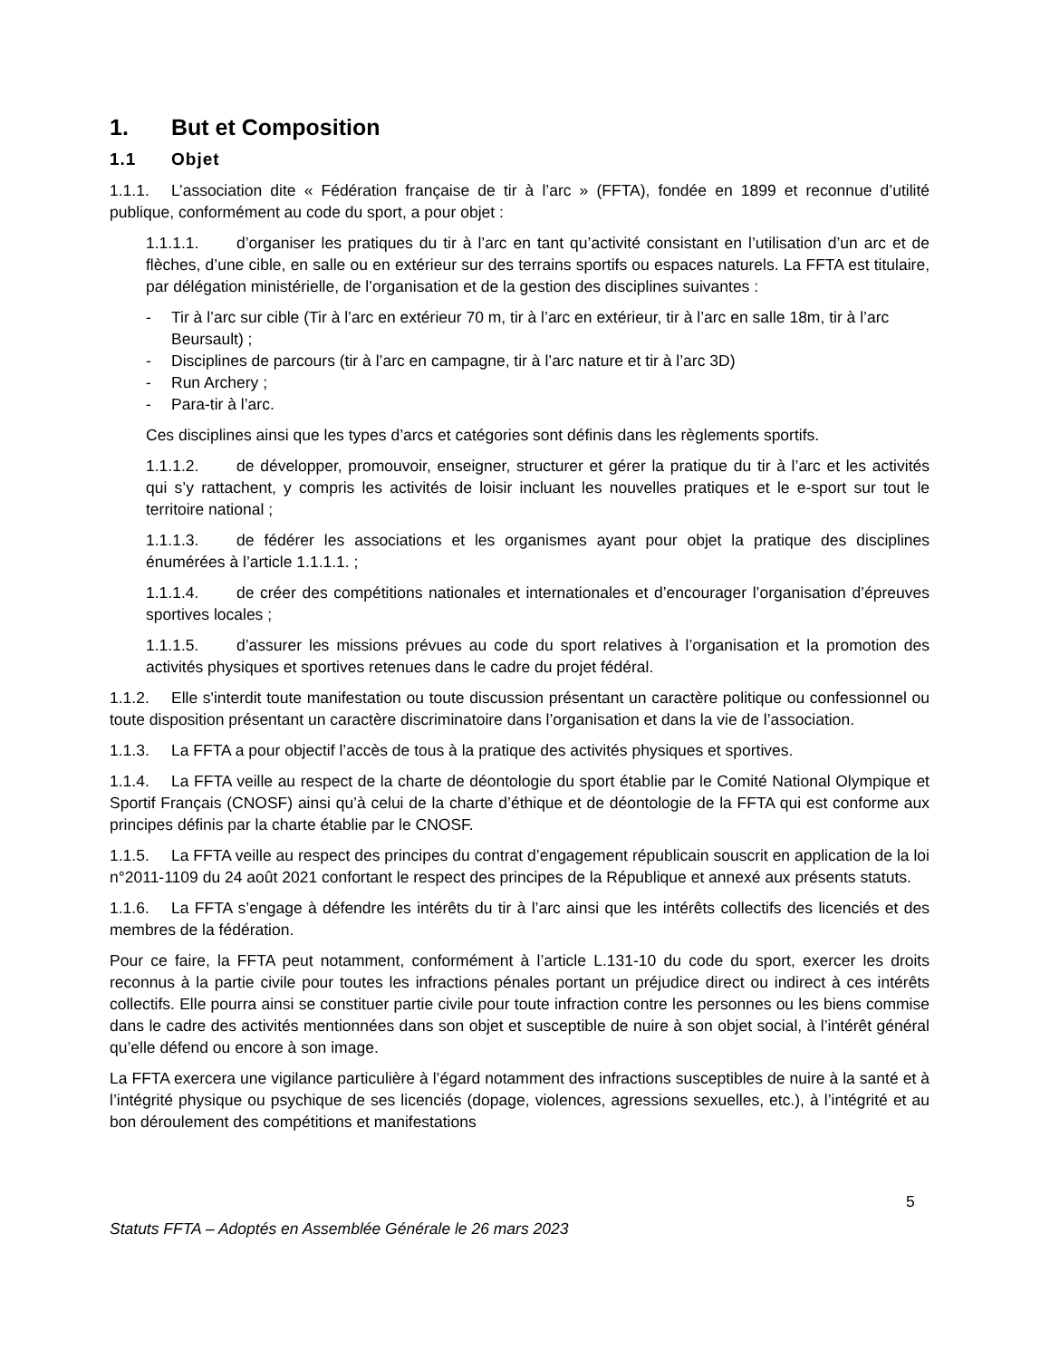1. But et Composition
1.1 Objet
1.1.1. L’association dite « Fédération française de tir à l’arc » (FFTA), fondée en 1899 et reconnue d’utilité publique, conformément au code du sport, a pour objet :
1.1.1.1. d’organiser les pratiques du tir à l’arc en tant qu’activité consistant en l’utilisation d’un arc et de flèches, d’une cible, en salle ou en extérieur sur des terrains sportifs ou espaces naturels. La FFTA est titulaire, par délégation ministérielle, de l’organisation et de la gestion des disciplines suivantes :
- Tir à l’arc sur cible (Tir à l’arc en extérieur 70 m, tir à l’arc en extérieur, tir à l’arc en salle 18m, tir à l’arc Beursault) ;
- Disciplines de parcours (tir à l’arc en campagne, tir à l’arc nature et tir à l’arc 3D)
- Run Archery ;
- Para-tir à l’arc.
Ces disciplines ainsi que les types d’arcs et catégories sont définis dans les règlements sportifs.
1.1.1.2. de développer, promouvoir, enseigner, structurer et gérer la pratique du tir à l’arc et les activités qui s’y rattachent, y compris les activités de loisir incluant les nouvelles pratiques et le e-sport sur tout le territoire national ;
1.1.1.3. de fédérer les associations et les organismes ayant pour objet la pratique des disciplines énumérées à l’article 1.1.1.1. ;
1.1.1.4. de créer des compétitions nationales et internationales et d’encourager l’organisation d’épreuves sportives locales ;
1.1.1.5. d’assurer les missions prévues au code du sport relatives à l’organisation et la promotion des activités physiques et sportives retenues dans le cadre du projet fédéral.
1.1.2. Elle s'interdit toute manifestation ou toute discussion présentant un caractère politique ou confessionnel ou toute disposition présentant un caractère discriminatoire dans l’organisation et dans la vie de l’association.
1.1.3. La FFTA a pour objectif l’accès de tous à la pratique des activités physiques et sportives.
1.1.4. La FFTA veille au respect de la charte de déontologie du sport établie par le Comité National Olympique et Sportif Français (CNOSF) ainsi qu’à celui de la charte d’éthique et de déontologie de la FFTA qui est conforme aux principes définis par la charte établie par le CNOSF.
1.1.5. La FFTA veille au respect des principes du contrat d’engagement républicain souscrit en application de la loi n°2011-1109 du 24 août 2021 confortant le respect des principes de la République et annexé aux présents statuts.
1.1.6. La FFTA s’engage à défendre les intérêts du tir à l’arc ainsi que les intérêts collectifs des licenciés et des membres de la fédération.
Pour ce faire, la FFTA peut notamment, conformément à l’article L.131-10 du code du sport, exercer les droits reconnus à la partie civile pour toutes les infractions pénales portant un préjudice direct ou indirect à ces intérêts collectifs. Elle pourra ainsi se constituer partie civile pour toute infraction contre les personnes ou les biens commise dans le cadre des activités mentionnées dans son objet et susceptible de nuire à son objet social, à l’intérêt général qu’elle défend ou encore à son image.
La FFTA exercera une vigilance particulière à l’égard notamment des infractions susceptibles de nuire à la santé et à l’intégrité physique ou psychique de ses licenciés (dopage, violences, agressions sexuelles, etc.), à l’intégrité et au bon déroulement des compétitions et manifestations
5
Statuts FFTA – Adoptés en Assemblée Générale le 26 mars 2023